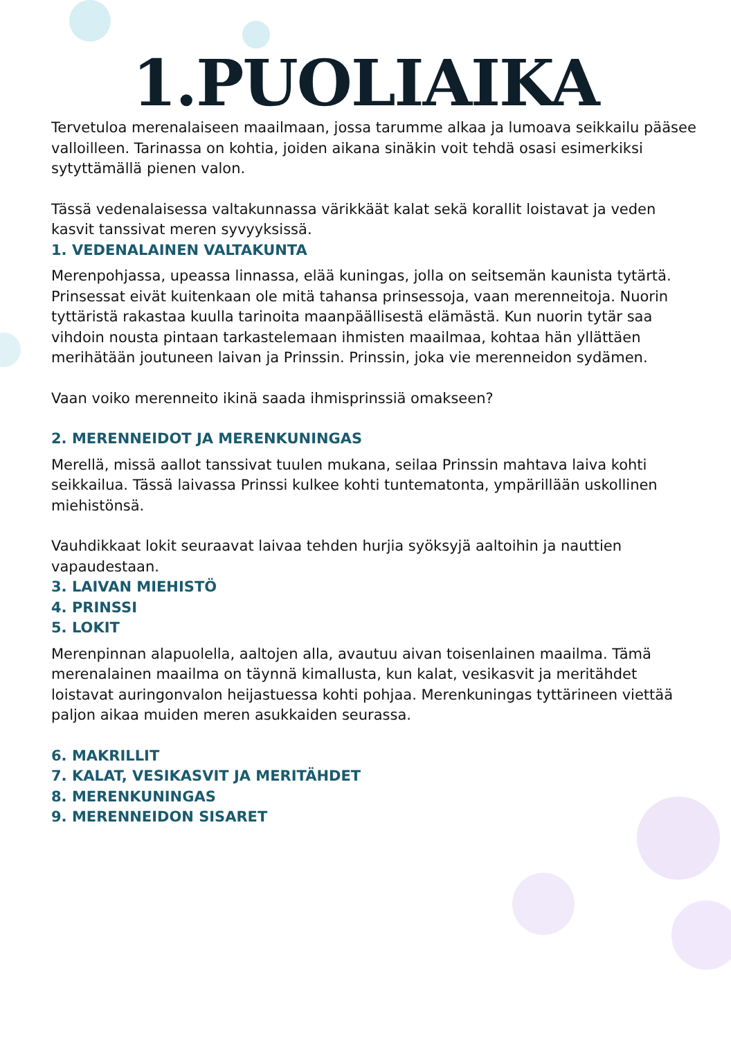1.PUOLIAIKA
Tervetuloa merenalaiseen maailmaan, jossa tarumme alkaa ja lumoava seikkailu pääsee valloilleen. Tarinassa on kohtia, joiden aikana sinäkin voit tehdä osasi esimerkiksi sytyttämällä pienen valon.
Tässä vedenalaisessa valtakunnassa värikkäät kalat sekä korallit loistavat ja veden kasvit tanssivat meren syvyyksissä.
1. VEDENALAINEN VALTAKUNTA
Merenpohjassa, upeassa linnassa, elää kuningas, jolla on seitsemän kaunista tytärtä. Prinsessat eivät kuitenkaan ole mitä tahansa prinsessoja, vaan merenneitoja. Nuorin tyttäristä rakastaa kuulla tarinoita maanpäällisestä elämästä. Kun nuorin tytär saa vihdoin nousta pintaan tarkastelemaan ihmisten maailmaa, kohtaa hän yllättäen merihätään joutuneen laivan ja Prinssin. Prinssin, joka vie merenneidon sydämen.
Vaan voiko merenneito ikinä saada ihmisprinssiä omakseen?
2. MERENNEIDOT JA MERENKUNINGAS
Merellä, missä aallot tanssivat tuulen mukana, seilaa Prinssin mahtava laiva kohti seikkailua. Tässä laivassa Prinssi kulkee kohti tuntematonta, ympärillään uskollinen miehistönsä.
Vauhdikkaat lokit seuraavat laivaa tehden hurjia syöksyjä aaltoihin ja nauttien vapaudestaan.
3. LAIVAN MIEHISTÖ
4. PRINSSI
5. LOKIT
Merenpinnan alapuolella, aaltojen alla, avautuu aivan toisenlainen maailma. Tämä merenalainen maailma on täynnä kimallusta, kun kalat, vesikasvit ja meritähdet loistavat auringonvalon heijastuessa kohti pohjaa. Merenkuningas tyttärineen viettää paljon aikaa muiden meren asukkaiden seurassa.
6. MAKRILLIT
7. KALAT, VESIKASVIT JA MERITÄHDET
8. MERENKUNINGAS
9. MERENNEIDON SISARET